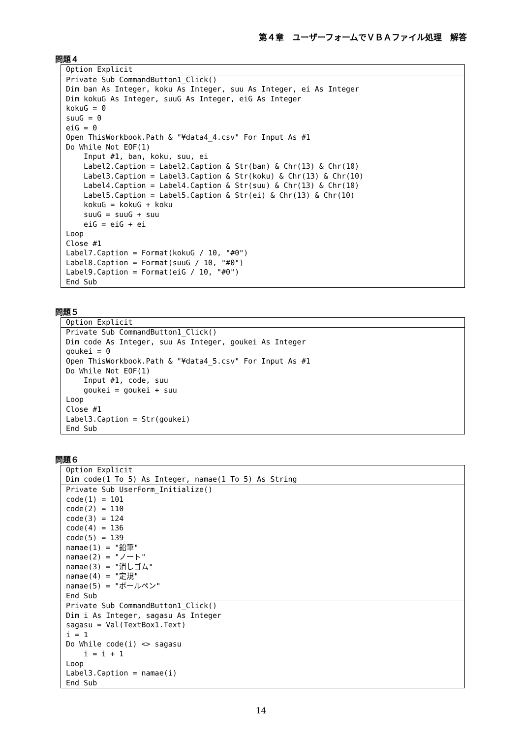第４章　ユーザーフォームでＶＢＡファイル処理　解答
問題４
Option Explicit
Private Sub CommandButton1_Click()
Dim ban As Integer, koku As Integer, suu As Integer, ei As Integer
Dim kokuG As Integer, suuG As Integer, eiG As Integer
kokuG = 0
suuG = 0
eiG = 0
Open ThisWorkbook.Path & "¥data4_4.csv" For Input As #1
Do While Not EOF(1)
    Input #1, ban, koku, suu, ei
    Label2.Caption = Label2.Caption & Str(ban) & Chr(13) & Chr(10)
    Label3.Caption = Label3.Caption & Str(koku) & Chr(13) & Chr(10)
    Label4.Caption = Label4.Caption & Str(suu) & Chr(13) & Chr(10)
    Label5.Caption = Label5.Caption & Str(ei) & Chr(13) & Chr(10)
    kokuG = kokuG + koku
    suuG = suuG + suu
    eiG = eiG + ei
Loop
Close #1
Label7.Caption = Format(kokuG / 10, "#0")
Label8.Caption = Format(suuG / 10, "#0")
Label9.Caption = Format(eiG / 10, "#0")
End Sub
問題５
Option Explicit
Private Sub CommandButton1_Click()
Dim code As Integer, suu As Integer, goukei As Integer
goukei = 0
Open ThisWorkbook.Path & "¥data4_5.csv" For Input As #1
Do While Not EOF(1)
    Input #1, code, suu
    goukei = goukei + suu
Loop
Close #1
Label3.Caption = Str(goukei)
End Sub
問題６
Option Explicit
Dim code(1 To 5) As Integer, namae(1 To 5) As String
Private Sub UserForm_Initialize()
code(1) = 101
code(2) = 110
code(3) = 124
code(4) = 136
code(5) = 139
namae(1) = "鉛筆"
namae(2) = "ノート"
namae(3) = "消しゴム"
namae(4) = "定規"
namae(5) = "ボールペン"
End Sub
Private Sub CommandButton1_Click()
Dim i As Integer, sagasu As Integer
sagasu = Val(TextBox1.Text)
i = 1
Do While code(i) <> sagasu
    i = i + 1
Loop
Label3.Caption = namae(i)
End Sub
14